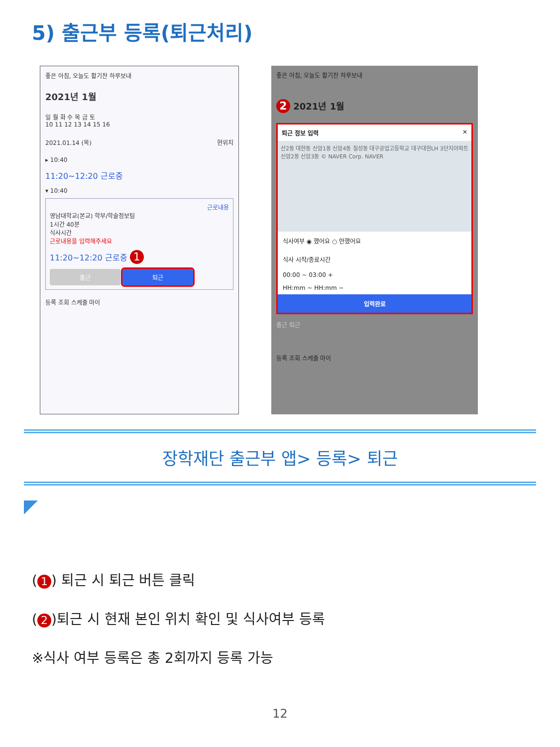5) 출근부 등록(퇴근처리)
좋은 아침, 오늘도 활기찬 하루보내
2021년 1월
일 월 화 수 목 금 토
10 11 12 13 14 15 16
2021.01.14 (목) 현위치
▸ 10:40
11:20~12:20 근로중
▾ 10:40
근로내용
영남대학교(본교) 학부/학술정보팀
1시간 40분
식사시간
근로내용을 입력해주세요
11:20~12:20 근로중 1
출근 퇴근
등록 조회 스케줄 마이
좋은 아침, 오늘도 활기찬 하루보내
2 2021년 1월
퇴근 정보 입력 ✕
산2동 대현동 신암1동 신암4동 칠성동 대구공업고등학교 대구대현LH 3단지아파트 신암2동 신암3동 © NAVER Corp. NAVER
식사여부 ◉ 했어요 ○ 안했어요
식사 시작/종료시간
00:00 ~ 03:00 +
HH:mm ~ HH:mm −
입력완료
출근 퇴근
등록 조회 스케줄 마이
장학재단 출근부 앱> 등록> 퇴근
(1) 퇴근 시 퇴근 버튼 클릭
(2)퇴근 시 현재 본인 위치 확인 및 식사여부 등록
※식사 여부 등록은 총 2회까지 등록 가능
12